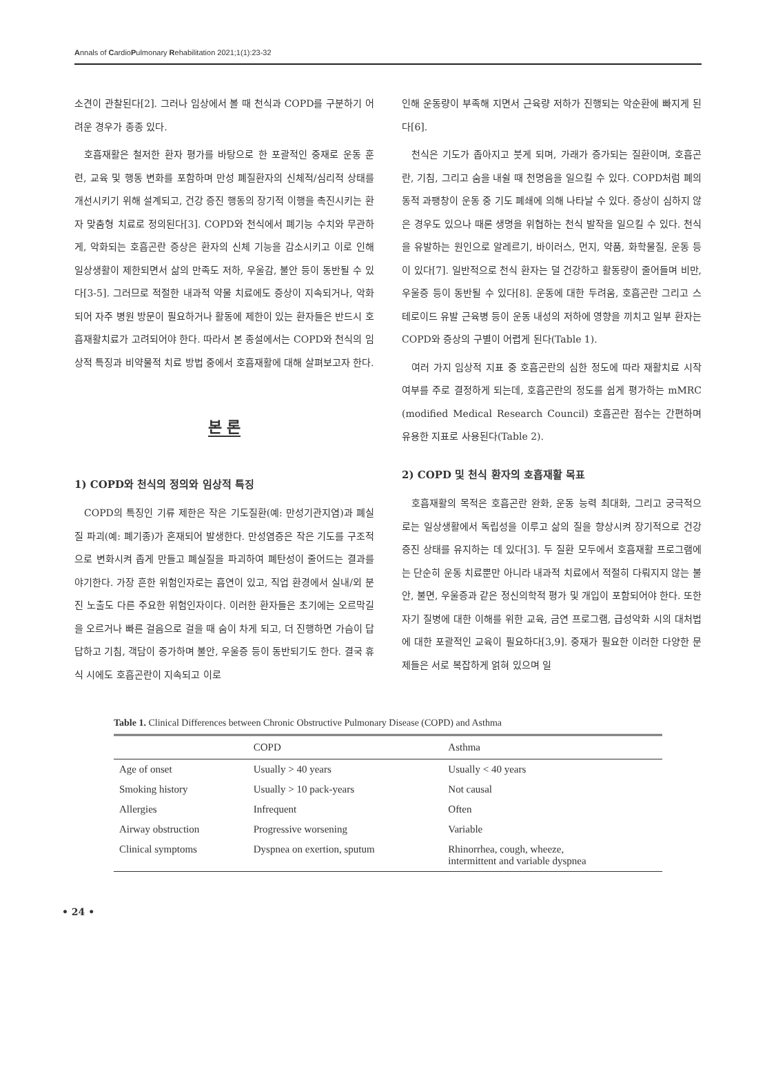Annals of CardioPulmonary Rehabilitation 2021;1(1):23-32
소견이 관찰된다[2]. 그러나 임상에서 볼 때 천식과 COPD를 구분하기 어려운 경우가 종종 있다.
호흡재활은 철저한 환자 평가를 바탕으로 한 포괄적인 중재로 운동 훈련, 교육 및 행동 변화를 포함하며 만성 폐질환자의 신체적/심리적 상태를 개선시키기 위해 설계되고, 건강 증진 행동의 장기적 이행을 촉진시키는 환자 맞춤형 치료로 정의된다[3]. COPD와 천식에서 폐기능 수치와 무관하게, 악화되는 호흡곤란 증상은 환자의 신체 기능을 감소시키고 이로 인해 일상생활이 제한되면서 삶의 만족도 저하, 우울감, 불안 등이 동반될 수 있다[3-5]. 그러므로 적절한 내과적 약물 치료에도 증상이 지속되거나, 악화되어 자주 병원 방문이 필요하거나 활동에 제한이 있는 환자들은 반드시 호흡재활치료가 고려되어야 한다. 따라서 본 종설에서는 COPD와 천식의 임상적 특징과 비약물적 치료 방법 중에서 호흡재활에 대해 살펴보고자 한다.
본 론
1) COPD와 천식의 정의와 임상적 특징
COPD의 특징인 기류 제한은 작은 기도질환(예: 만성기관지염)과 폐실질 파괴(예: 폐기종)가 혼재되어 발생한다. 만성염증은 작은 기도를 구조적으로 변화시켜 좁게 만들고 폐실질을 파괴하여 폐탄성이 줄어드는 결과를 야기한다. 가장 흔한 위험인자로는 흡연이 있고, 직업 환경에서 실내/외 분진 노출도 다른 주요한 위험인자이다. 이러한 환자들은 초기에는 오르막길을 오르거나 빠른 걸음으로 걸을 때 숨이 차게 되고, 더 진행하면 가슴이 답답하고 기침, 객담이 증가하며 불안, 우울증 등이 동반되기도 한다. 결국 휴식 시에도 호흡곤란이 지속되고 이로
인해 운동량이 부족해 지면서 근육량 저하가 진행되는 악순환에 빠지게 된다[6].
천식은 기도가 좁아지고 붓게 되며, 가래가 증가되는 질환이며, 호흡곤란, 기침, 그리고 숨을 내쉴 때 천명음을 일으킬 수 있다. COPD처럼 폐의 동적 과팽창이 운동 중 기도 폐쇄에 의해 나타날 수 있다. 증상이 심하지 않은 경우도 있으나 때론 생명을 위협하는 천식 발작을 일으킬 수 있다. 천식을 유발하는 원인으로 알레르기, 바이러스, 먼지, 약품, 화학물질, 운동 등이 있다[7]. 일반적으로 천식 환자는 덜 건강하고 활동량이 줄어들며 비만, 우울증 등이 동반될 수 있다[8]. 운동에 대한 두려움, 호흡곤란 그리고 스테로이드 유발 근육병 등이 운동 내성의 저하에 영향을 끼치고 일부 환자는 COPD와 증상의 구별이 어렵게 된다(Table 1).
여러 가지 임상적 지표 중 호흡곤란의 심한 정도에 따라 재활치료 시작 여부를 주로 결정하게 되는데, 호흡곤란의 정도를 쉽게 평가하는 mMRC (modified Medical Research Council) 호흡곤란 점수는 간편하며 유용한 지표로 사용된다(Table 2).
2) COPD 및 천식 환자의 호흡재활 목표
호흡재활의 목적은 호흡곤란 완화, 운동 능력 최대화, 그리고 궁극적으로는 일상생활에서 독립성을 이루고 삶의 질을 향상시켜 장기적으로 건강 증진 상태를 유지하는 데 있다[3]. 두 질환 모두에서 호흡재활 프로그램에는 단순히 운동 치료뿐만 아니라 내과적 치료에서 적절히 다뤄지지 않는 불안, 불면, 우울증과 같은 정신의학적 평가 및 개입이 포함되어야 한다. 또한 자기 질병에 대한 이해를 위한 교육, 금연 프로그램, 급성악화 시의 대처법에 대한 포괄적인 교육이 필요하다[3,9]. 중재가 필요한 이러한 다양한 문제들은 서로 복잡하게 얽혀 있으며 일
Table 1. Clinical Differences between Chronic Obstructive Pulmonary Disease (COPD) and Asthma
| | COPD | Asthma |
| --- | --- | --- |
| Age of onset | Usually > 40 years | Usually < 40 years |
| Smoking history | Usually > 10 pack-years | Not causal |
| Allergies | Infrequent | Often |
| Airway obstruction | Progressive worsening | Variable |
| Clinical symptoms | Dyspnea on exertion, sputum | Rhinorrhea, cough, wheeze, intermittent and variable dyspnea |
• 24 •